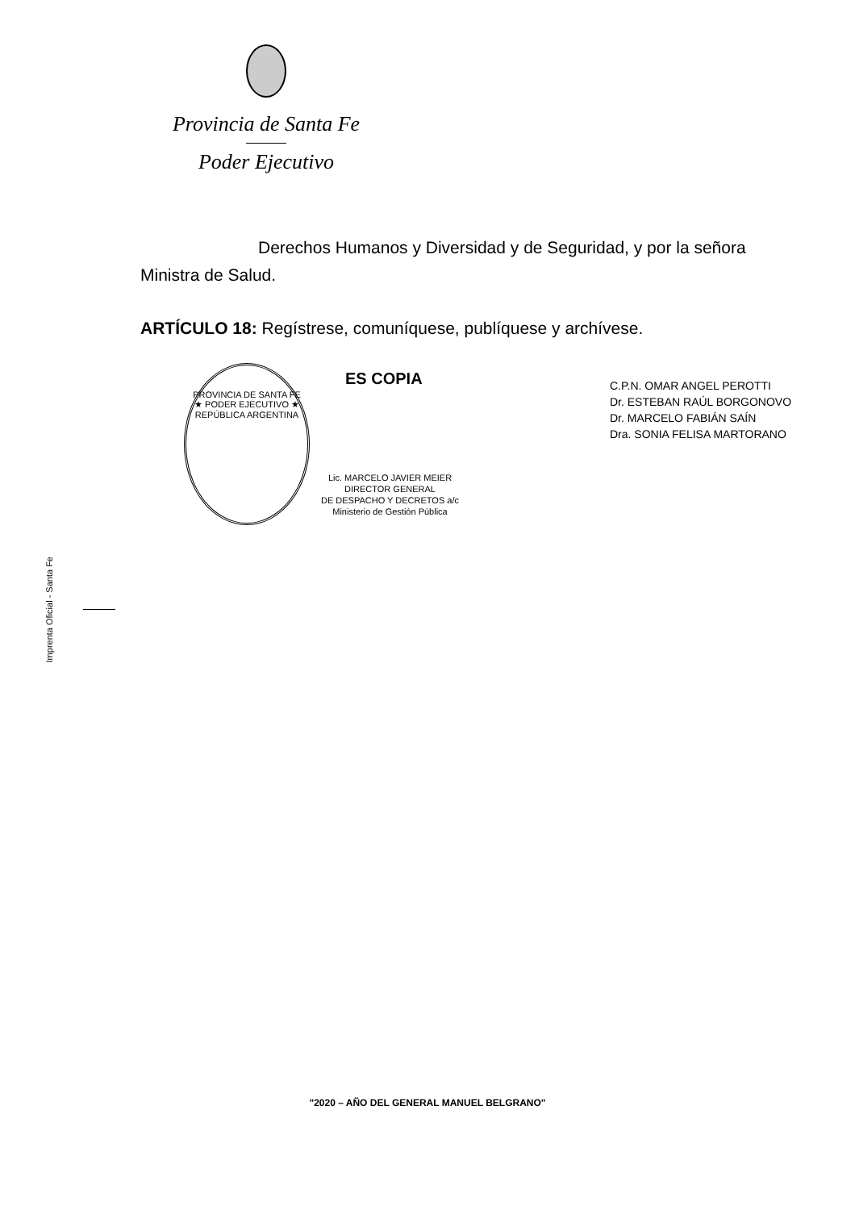Provincia de Santa Fe
Poder Ejecutivo
Derechos Humanos y Diversidad y de Seguridad, y por la señora Ministra de Salud.
ARTÍCULO 18: Regístrese, comuníquese, publíquese y archívese.
PROVINCIA DE SANTA FE
★ PODER EJECUTIVO ★
REPÚBLICA ARGENTINA
ES COPIA
Lic. MARCELO JAVIER MEIER
DIRECTOR GENERAL
DE DESPACHO Y DECRETOS a/c
Ministerio de Gestión Pública
C.P.N. OMAR ANGEL PEROTTI
Dr. ESTEBAN RAÚL BORGONOVO
Dr. MARCELO FABIÁN SAÍN
Dra. SONIA FELISA MARTORANO
Imprenta Oficial - Santa Fe
"2020 – AÑO DEL GENERAL MANUEL BELGRANO"